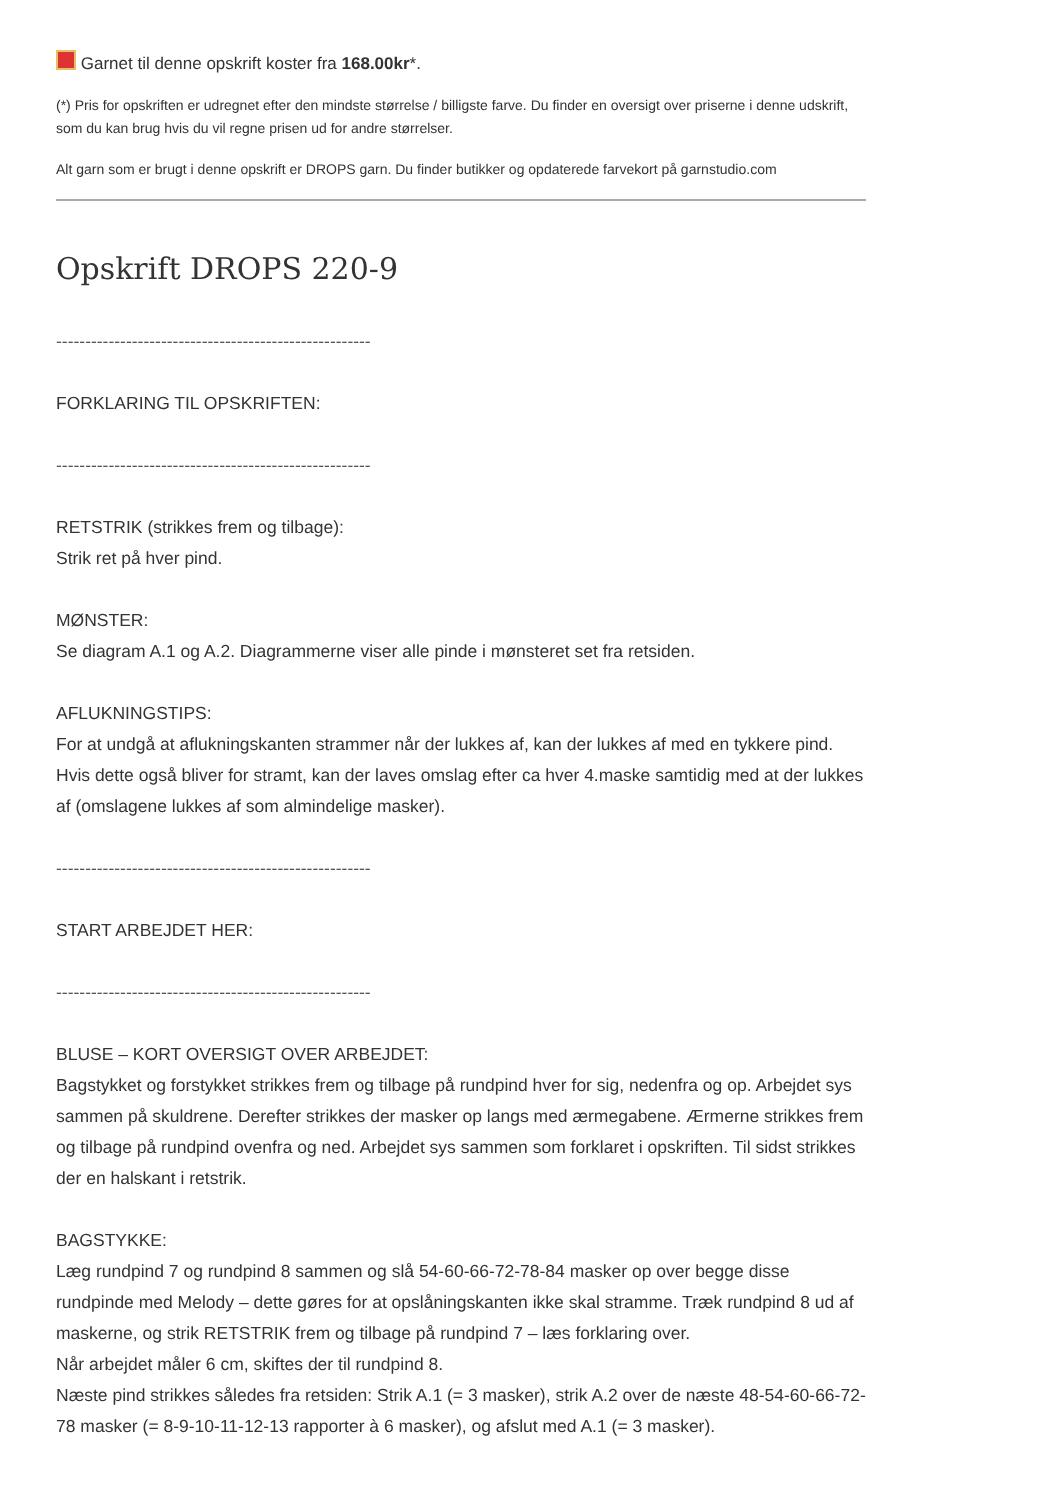Garnet til denne opskrift koster fra 168.00kr*.
(*) Pris for opskriften er udregnet efter den mindste størrelse / billigste farve. Du finder en oversigt over priserne i denne udskrift, som du kan brug hvis du vil regne prisen ud for andre størrelser.
Alt garn som er brugt i denne opskrift er DROPS garn. Du finder butikker og opdaterede farvekort på garnstudio.com
Opskrift DROPS 220-9
------------------------------------------------------
FORKLARING TIL OPSKRIFTEN:
------------------------------------------------------
RETSTRIK (strikkes frem og tilbage):
Strik ret på hver pind.
MØNSTER:
Se diagram A.1 og A.2. Diagrammerne viser alle pinde i mønsteret set fra retsiden.
AFLUKNINGSTIPS:
For at undgå at aflukningskanten strammer når der lukkes af, kan der lukkes af med en tykkere pind. Hvis dette også bliver for stramt, kan der laves omslag efter ca hver 4.maske samtidig med at der lukkes af (omslagene lukkes af som almindelige masker).
------------------------------------------------------
START ARBEJDET HER:
------------------------------------------------------
BLUSE – KORT OVERSIGT OVER ARBEJDET:
Bagstykket og forstykket strikkes frem og tilbage på rundpind hver for sig, nedenfra og op. Arbejdet sys sammen på skuldrene. Derefter strikkes der masker op langs med ærmegabene. Ærmerne strikkes frem og tilbage på rundpind ovenfra og ned. Arbejdet sys sammen som forklaret i opskriften. Til sidst strikkes der en halskant i retstrik.
BAGSTYKKE:
Læg rundpind 7 og rundpind 8 sammen og slå 54-60-66-72-78-84 masker op over begge disse rundpinde med Melody – dette gøres for at opslåningskanten ikke skal stramme. Træk rundpind 8 ud af maskerne, og strik RETSTRIK frem og tilbage på rundpind 7 – læs forklaring over.
Når arbejdet måler 6 cm, skiftes der til rundpind 8.
Næste pind strikkes således fra retsiden: Strik A.1 (= 3 masker), strik A.2 over de næste 48-54-60-66-72-78 masker (= 8-9-10-11-12-13 rapporter à 6 masker), og afslut med A.1 (= 3 masker).